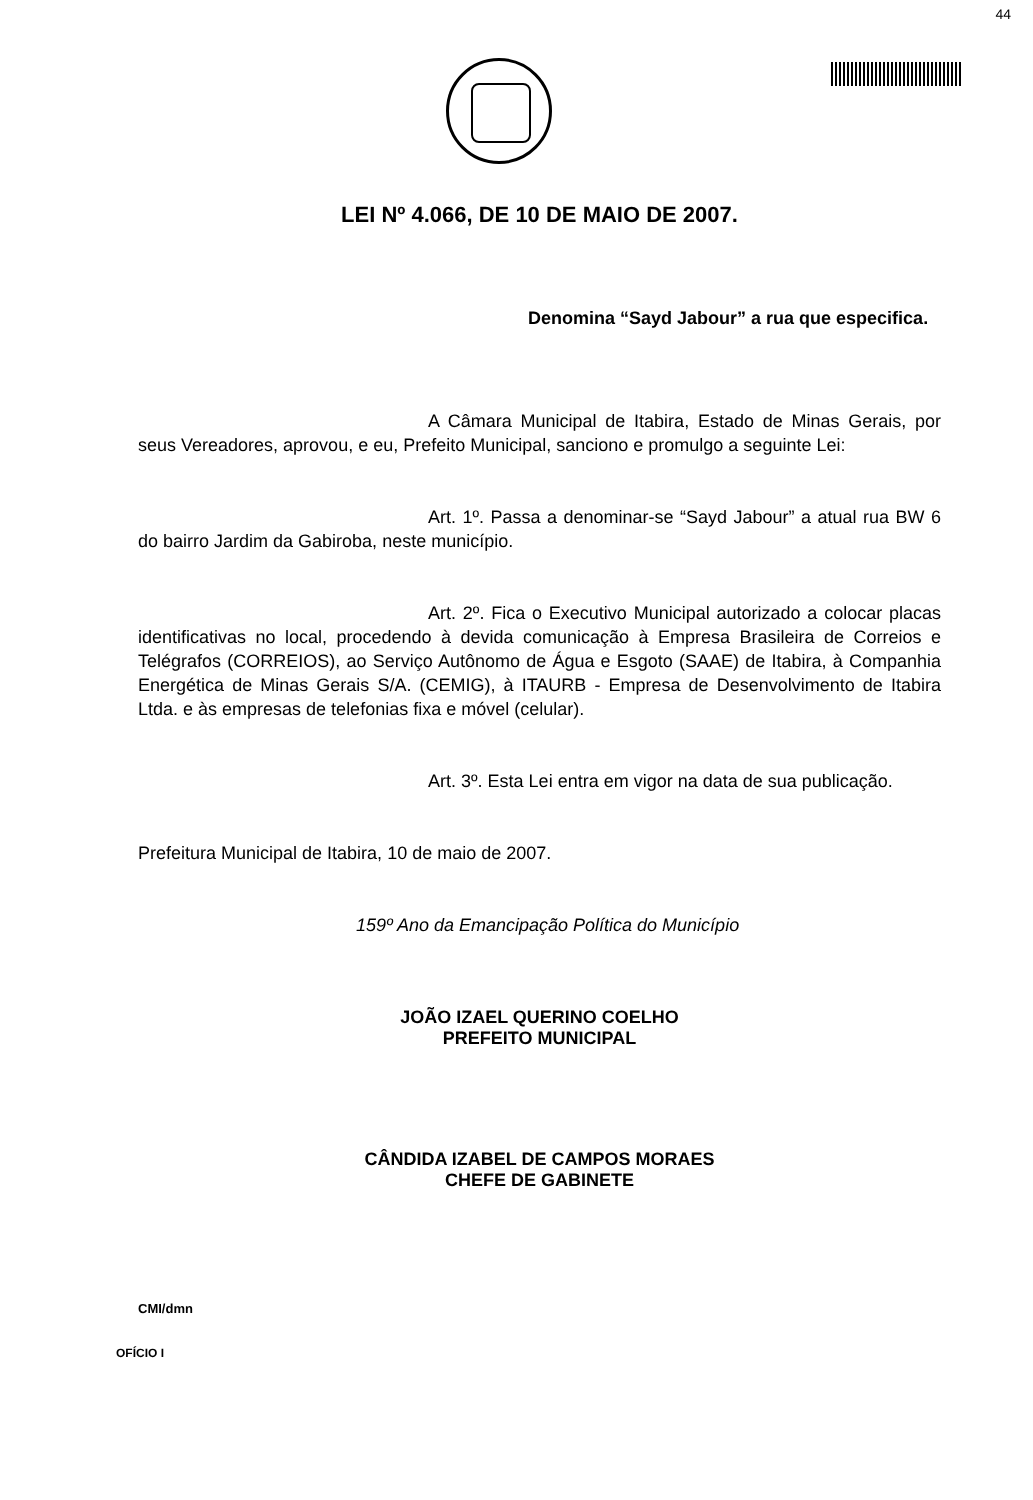44
LEI Nº 4.066, DE 10 DE MAIO DE 2007.
Denomina “Sayd Jabour” a rua que especifica.
A Câmara Municipal de Itabira, Estado de Minas Gerais, por seus Vereadores, aprovou, e eu, Prefeito Municipal, sanciono e promulgo a seguinte Lei:
Art. 1º. Passa a denominar-se “Sayd Jabour” a atual rua BW 6 do bairro Jardim da Gabiroba, neste município.
Art. 2º. Fica o Executivo Municipal autorizado a colocar placas identificativas no local, procedendo à devida comunicação à Empresa Brasileira de Correios e Telégrafos (CORREIOS), ao Serviço Autônomo de Água e Esgoto (SAAE) de Itabira, à Companhia Energética de Minas Gerais S/A. (CEMIG), à ITAURB - Empresa de Desenvolvimento de Itabira Ltda. e às empresas de telefonias fixa e móvel (celular).
Art. 3º. Esta Lei entra em vigor na data de sua publicação.
Prefeitura Municipal de Itabira, 10 de maio de 2007.
159º Ano da Emancipação Política do Município
JOÃO IZAEL QUERINO COELHO
PREFEITO MUNICIPAL
CÂNDIDA IZABEL DE CAMPOS MORAES
CHEFE DE GABINETE
CMI/dmn
OFÍCIO I